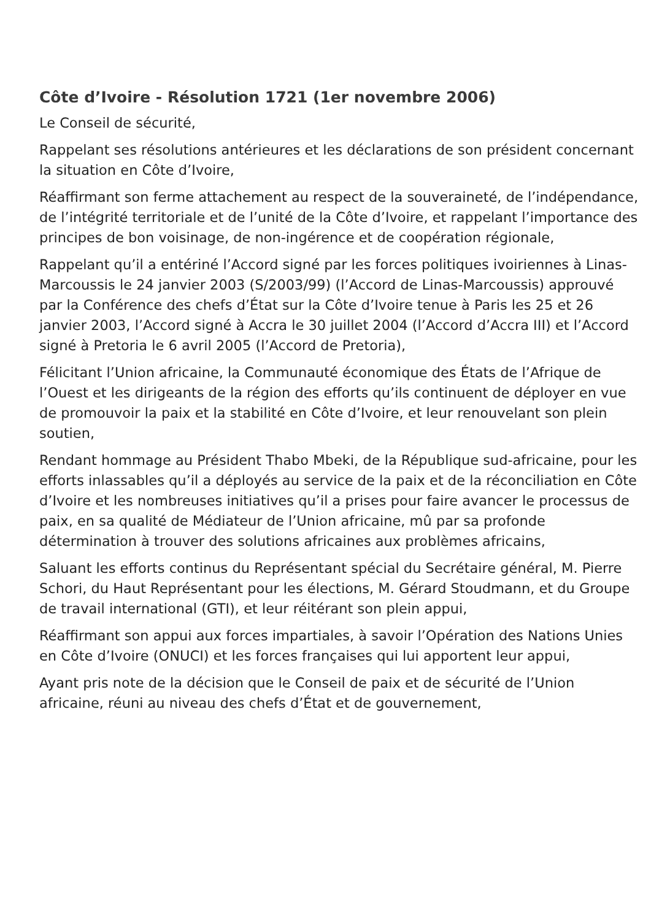Côte d’Ivoire - Résolution 1721 (1er novembre 2006)
Le Conseil de sécurité,
Rappelant ses résolutions antérieures et les déclarations de son président concernant la situation en Côte d’Ivoire,
Réaffirmant son ferme attachement au respect de la souveraineté, de l’indépendance, de l’intégrité territoriale et de l’unité de la Côte d’Ivoire, et rappelant l’importance des principes de bon voisinage, de non-ingérence et de coopération régionale,
Rappelant qu’il a entériné l’Accord signé par les forces politiques ivoiriennes à Linas-Marcoussis le 24 janvier 2003 (S/2003/99) (l’Accord de Linas-Marcoussis) approuvé par la Conférence des chefs d’État sur la Côte d’Ivoire tenue à Paris les 25 et 26 janvier 2003, l’Accord signé à Accra le 30 juillet 2004 (l’Accord d’Accra III) et l’Accord signé à Pretoria le 6 avril 2005 (l’Accord de Pretoria),
Félicitant l’Union africaine, la Communauté économique des États de l’Afrique de l’Ouest et les dirigeants de la région des efforts qu’ils continuent de déployer en vue de promouvoir la paix et la stabilité en Côte d’Ivoire, et leur renouvelant son plein soutien,
Rendant hommage au Président Thabo Mbeki, de la République sud-africaine, pour les efforts inlassables qu’il a déployés au service de la paix et de la réconciliation en Côte d’Ivoire et les nombreuses initiatives qu’il a prises pour faire avancer le processus de paix, en sa qualité de Médiateur de l’Union africaine, mû par sa profonde détermination à trouver des solutions africaines aux problèmes africains,
Saluant les efforts continus du Représentant spécial du Secrétaire général, M. Pierre Schori, du Haut Représentant pour les élections, M. Gérard Stoudmann, et du Groupe de travail international (GTI), et leur réitérant son plein appui,
Réaffirmant son appui aux forces impartiales, à savoir l’Opération des Nations Unies en Côte d’Ivoire (ONUCI) et les forces françaises qui lui apportent leur appui,
Ayant pris note de la décision que le Conseil de paix et de sécurité de l’Union africaine, réuni au niveau des chefs d’État et de gouvernement,